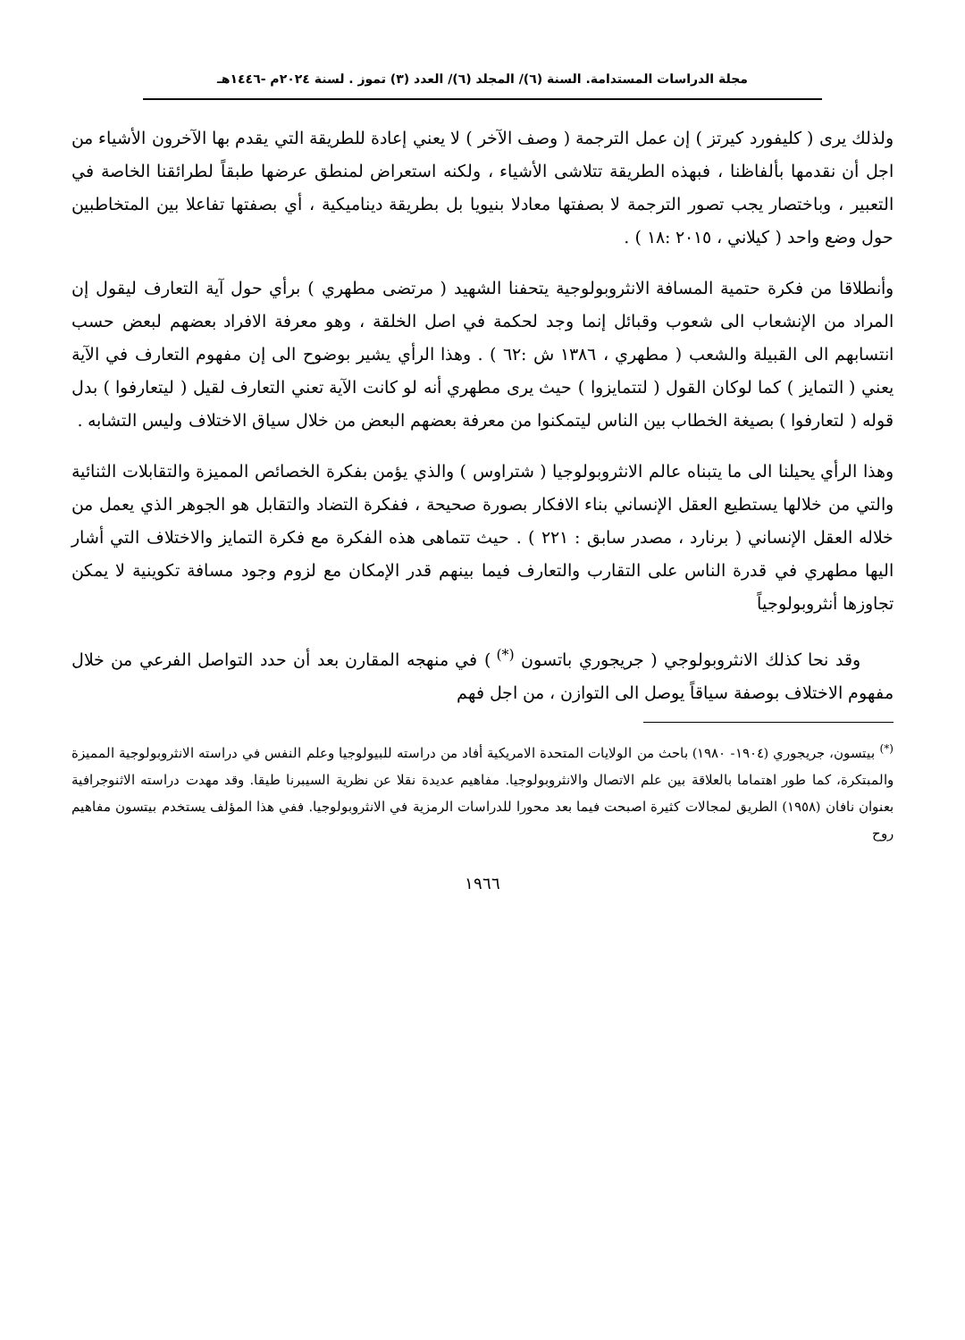مجلة الدراسات المستدامة. السنة (٦)/ المجلد (٦)/ العدد (٣) تموز . لسنة ٢٠٢٤م -١٤٤٦هـ
ولذلك يرى ( كليفورد كيرتز ) إن عمل الترجمة ( وصف الآخر ) لا يعني إعادة للطريقة التي يقدم بها الآخرون الأشياء من اجل أن نقدمها بألفاظنا ، فبهذه الطريقة تتلاشى الأشياء ، ولكنه استعراض لمنطق عرضها طبقاً لطرائقنا الخاصة في التعبير ، وباختصار يجب تصور الترجمة لا بصفتها معادلا بنيويا بل بطريقة ديناميكية ، أي بصفتها تفاعلا بين المتخاطبين حول وضع واحد ( كيلاني ، ٢٠١٥ :١٨ ) .
وأنطلاقا من فكرة حتمية المسافة الانثروبولوجية يتحفنا الشهيد ( مرتضى مطهري ) برأي حول آية التعارف ليقول إن المراد من الإنشعاب الى شعوب وقبائل إنما وجد لحكمة في اصل الخلقة ، وهو معرفة الافراد بعضهم لبعض حسب انتسابهم الى القبيلة والشعب ( مطهري ، ١٣٨٦ ش :٦٢ ) . وهذا الرأي يشير بوضوح الى إن مفهوم التعارف في الآية يعني ( التمايز ) كما لوكان القول ( لتتمايزوا ) حيث يرى مطهري أنه لو كانت الآية تعني التعارف لقيل ( ليتعارفوا ) بدل قوله ( لتعارفوا ) بصيغة الخطاب بين الناس ليتمكنوا من معرفة بعضهم البعض من خلال سياق الاختلاف وليس التشابه .
وهذا الرأي يحيلنا الى ما يتبناه عالم الانثروبولوجيا ( شتراوس ) والذي يؤمن بفكرة الخصائص المميزة والتقابلات الثنائية والتي من خلالها يستطيع العقل الإنساني بناء الافكار بصورة صحيحة ، ففكرة التضاد والتقابل هو الجوهر الذي يعمل من خلاله العقل الإنساني ( برنارد ، مصدر سابق : ٢٢١ ) . حيث تتماهى هذه الفكرة مع فكرة التمايز والاختلاف التي أشار اليها مطهري في قدرة الناس على التقارب والتعارف فيما بينهم قدر الإمكان مع لزوم وجود مسافة تكوينية لا يمكن تجاوزها أنثروبولوجياً
وقد نحا كذلك الانثروبولوجي ( جريجوري باتسون <sup>(*)</sup> ) في منهجه المقارن بعد أن حدد التواصل الفرعي من خلال مفهوم الاختلاف بوصفة سياقاً يوصل الى التوازن ، من اجل فهم
<sup>(*)</sup> بيتسون، جريجوري (١٩٠٤- ١٩٨٠) باحث من الولايات المتحدة الامريكية أفاد من دراسته للبيولوجيا وعلم النفس في دراسته الانثروبولوجية المميزة والمبتكرة، كما طور اهتماما بالعلاقة بين علم الاتصال والانثروبولوجيا. مفاهيم عديدة نقلا عن نظرية السيبرنا طيقا. وقد مهدت دراسته الاثنوجرافية بعنوان نافان (١٩٥٨) الطريق لمجالات كثيرة اصبحت فيما بعد محورا للدراسات الرمزية في الانثروبولوجيا. ففي هذا المؤلف يستخدم بيتسون مفاهيم روح
١٩٦٦